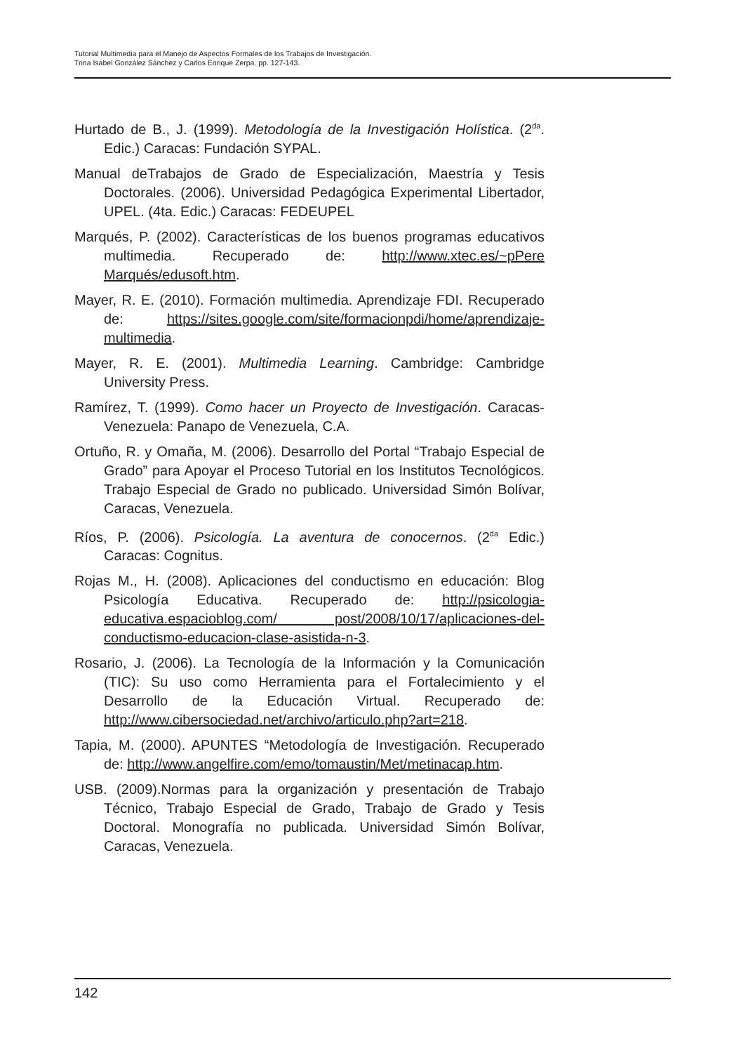Tutorial Multimedia para el Manejo de Aspectos Formales de los Trabajos de Investigación.
Trina Isabel González Sánchez y Carlos Enrique Zerpa. pp. 127-143.
Hurtado de B., J. (1999). Metodología de la Investigación Holística. (2<sup>da</sup>. Edic.) Caracas: Fundación SYPAL.
Manual deTrabajos de Grado de Especialización, Maestría y Tesis Doctorales. (2006). Universidad Pedagógica Experimental Libertador, UPEL. (4ta. Edic.) Caracas: FEDEUPEL
Marqués, P. (2002). Características de los buenos programas educativos multimedia. Recuperado de: http://www.xtec.es/~pPere Marqués/edusoft.htm.
Mayer, R. E. (2010). Formación multimedia. Aprendizaje FDI. Recuperado de: https://sites.google.com/site/formacionpdi/home/aprendizaje-multimedia.
Mayer, R. E. (2001). Multimedia Learning. Cambridge: Cambridge University Press.
Ramírez, T. (1999). Como hacer un Proyecto de Investigación. Caracas-Venezuela: Panapo de Venezuela, C.A.
Ortuño, R. y Omaña, M. (2006). Desarrollo del Portal “Trabajo Especial de Grado” para Apoyar el Proceso Tutorial en los Institutos Tecnológicos. Trabajo Especial de Grado no publicado. Universidad Simón Bolívar, Caracas, Venezuela.
Ríos, P. (2006). Psicología. La aventura de conocernos. (2<sup>da</sup> Edic.) Caracas: Cognitus.
Rojas M., H. (2008). Aplicaciones del conductismo en educación: Blog Psicología Educativa. Recuperado de: http://psicologia-educativa.espacioblog.com/ post/2008/10/17/aplicaciones-del-conductismo-educacion-clase-asistida-n-3.
Rosario, J. (2006). La Tecnología de la Información y la Comunicación (TIC): Su uso como Herramienta para el Fortalecimiento y el Desarrollo de la Educación Virtual. Recuperado de: http://www.cibersociedad.net/archivo/articulo.php?art=218.
Tapia, M. (2000). APUNTES “Metodología de Investigación. Recuperado de: http://www.angelfire.com/emo/tomaustin/Met/metinacap.htm.
USB. (2009).Normas para la organización y presentación de Trabajo Técnico, Trabajo Especial de Grado, Trabajo de Grado y Tesis Doctoral. Monografía no publicada. Universidad Simón Bolívar, Caracas, Venezuela.
142